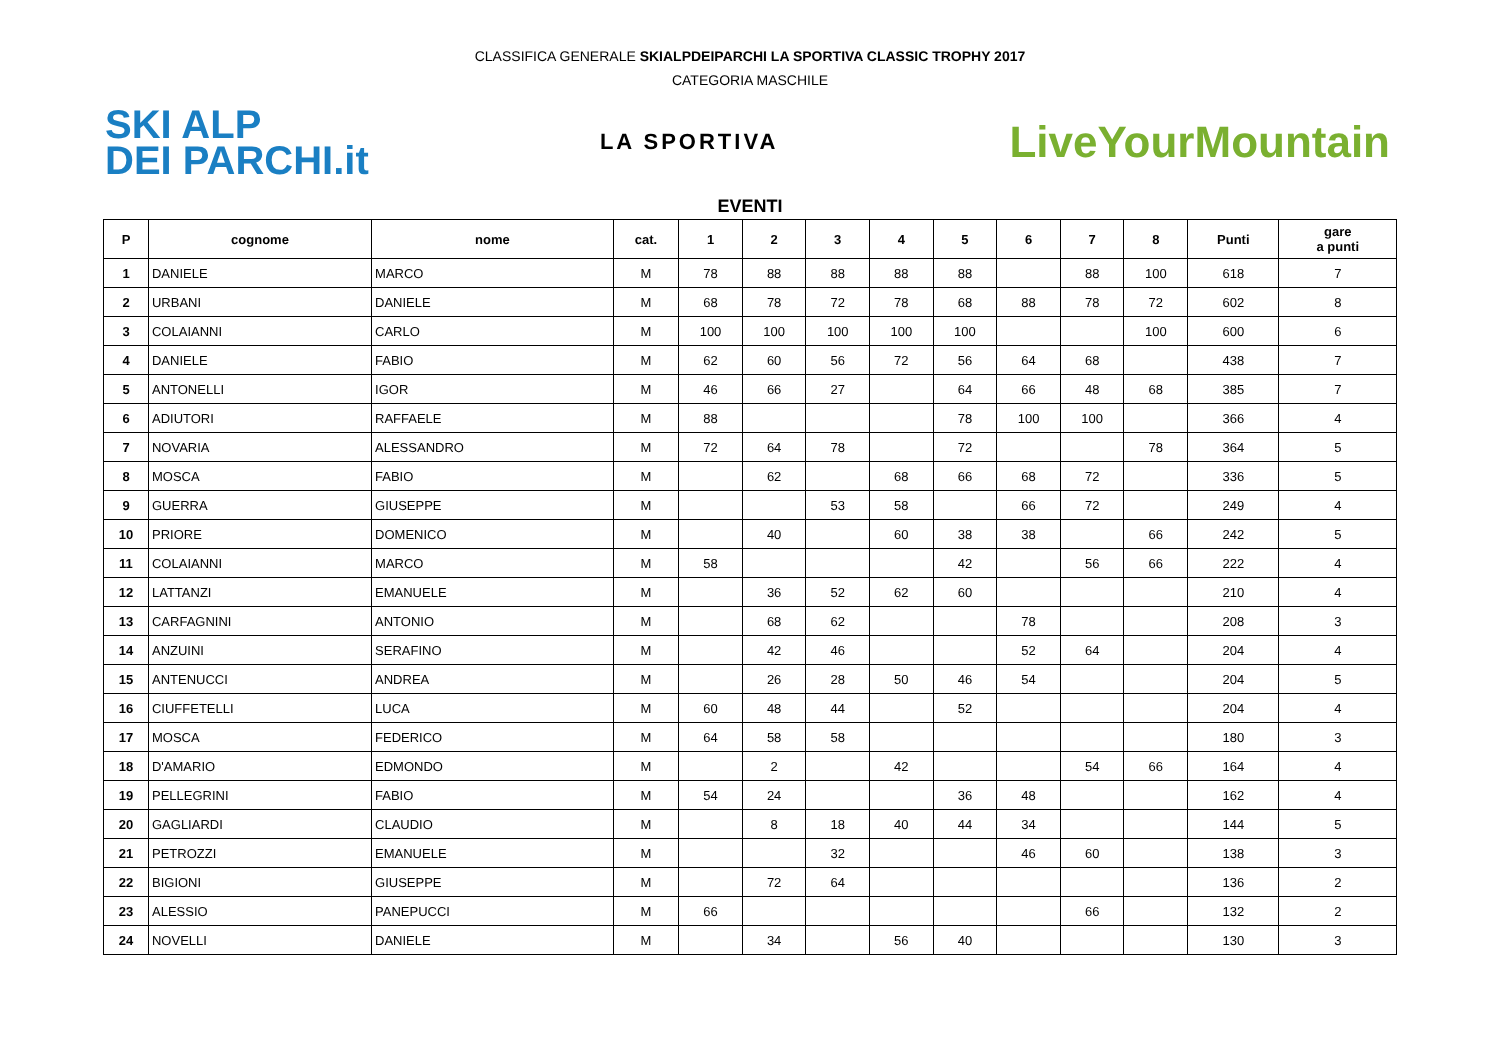CLASSIFICA GENERALE SKIALPDEIPARCHI LA SPORTIVA CLASSIC TROPHY 2017
CATEGORIA MASCHILE
SKI ALP
DEI PARCHI.it
LA SPORTIVA
LiveYourMountain
EVENTI
| P | cognome | nome | cat. | 1 | 2 | 3 | 4 | 5 | 6 | 7 | 8 | Punti | gare a punti |
| --- | --- | --- | --- | --- | --- | --- | --- | --- | --- | --- | --- | --- | --- |
| 1 | DANIELE | MARCO | M | 78 | 88 | 88 | 88 | 88 | | 88 | 100 | 618 | 7 |
| 2 | URBANI | DANIELE | M | 68 | 78 | 72 | 78 | 68 | 88 | 78 | 72 | 602 | 8 |
| 3 | COLAIANNI | CARLO | M | 100 | 100 | 100 | 100 | 100 | | | 100 | 600 | 6 |
| 4 | DANIELE | FABIO | M | 62 | 60 | 56 | 72 | 56 | 64 | 68 | | 438 | 7 |
| 5 | ANTONELLI | IGOR | M | 46 | 66 | 27 | | 64 | 66 | 48 | 68 | 385 | 7 |
| 6 | ADIUTORI | RAFFAELE | M | 88 | | | | 78 | 100 | 100 | | 366 | 4 |
| 7 | NOVARIA | ALESSANDRO | M | 72 | 64 | 78 | | 72 | | | 78 | 364 | 5 |
| 8 | MOSCA | FABIO | M | | 62 | | 68 | 66 | 68 | 72 | | 336 | 5 |
| 9 | GUERRA | GIUSEPPE | M | | | 53 | 58 | | 66 | 72 | | 249 | 4 |
| 10 | PRIORE | DOMENICO | M | | 40 | | 60 | 38 | 38 | | 66 | 242 | 5 |
| 11 | COLAIANNI | MARCO | M | 58 | | | | 42 | | 56 | 66 | 222 | 4 |
| 12 | LATTANZI | EMANUELE | M | | 36 | 52 | 62 | 60 | | | | 210 | 4 |
| 13 | CARFAGNINI | ANTONIO | M | | 68 | 62 | | | 78 | | | 208 | 3 |
| 14 | ANZUINI | SERAFINO | M | | 42 | 46 | | | 52 | 64 | | 204 | 4 |
| 15 | ANTENUCCI | ANDREA | M | | 26 | 28 | 50 | 46 | 54 | | | 204 | 5 |
| 16 | CIUFFETELLI | LUCA | M | 60 | 48 | 44 | | 52 | | | | 204 | 4 |
| 17 | MOSCA | FEDERICO | M | 64 | 58 | 58 | | | | | | 180 | 3 |
| 18 | D'AMARIO | EDMONDO | M | | 2 | | 42 | | | 54 | 66 | 164 | 4 |
| 19 | PELLEGRINI | FABIO | M | 54 | 24 | | | 36 | 48 | | | 162 | 4 |
| 20 | GAGLIARDI | CLAUDIO | M | | 8 | 18 | 40 | 44 | 34 | | | 144 | 5 |
| 21 | PETROZZI | EMANUELE | M | | | 32 | | | 46 | 60 | | 138 | 3 |
| 22 | BIGIONI | GIUSEPPE | M | | 72 | 64 | | | | | | 136 | 2 |
| 23 | ALESSIO | PANEPUCCI | M | 66 | | | | | | 66 | | 132 | 2 |
| 24 | NOVELLI | DANIELE | M | | 34 | | 56 | 40 | | | | 130 | 3 |